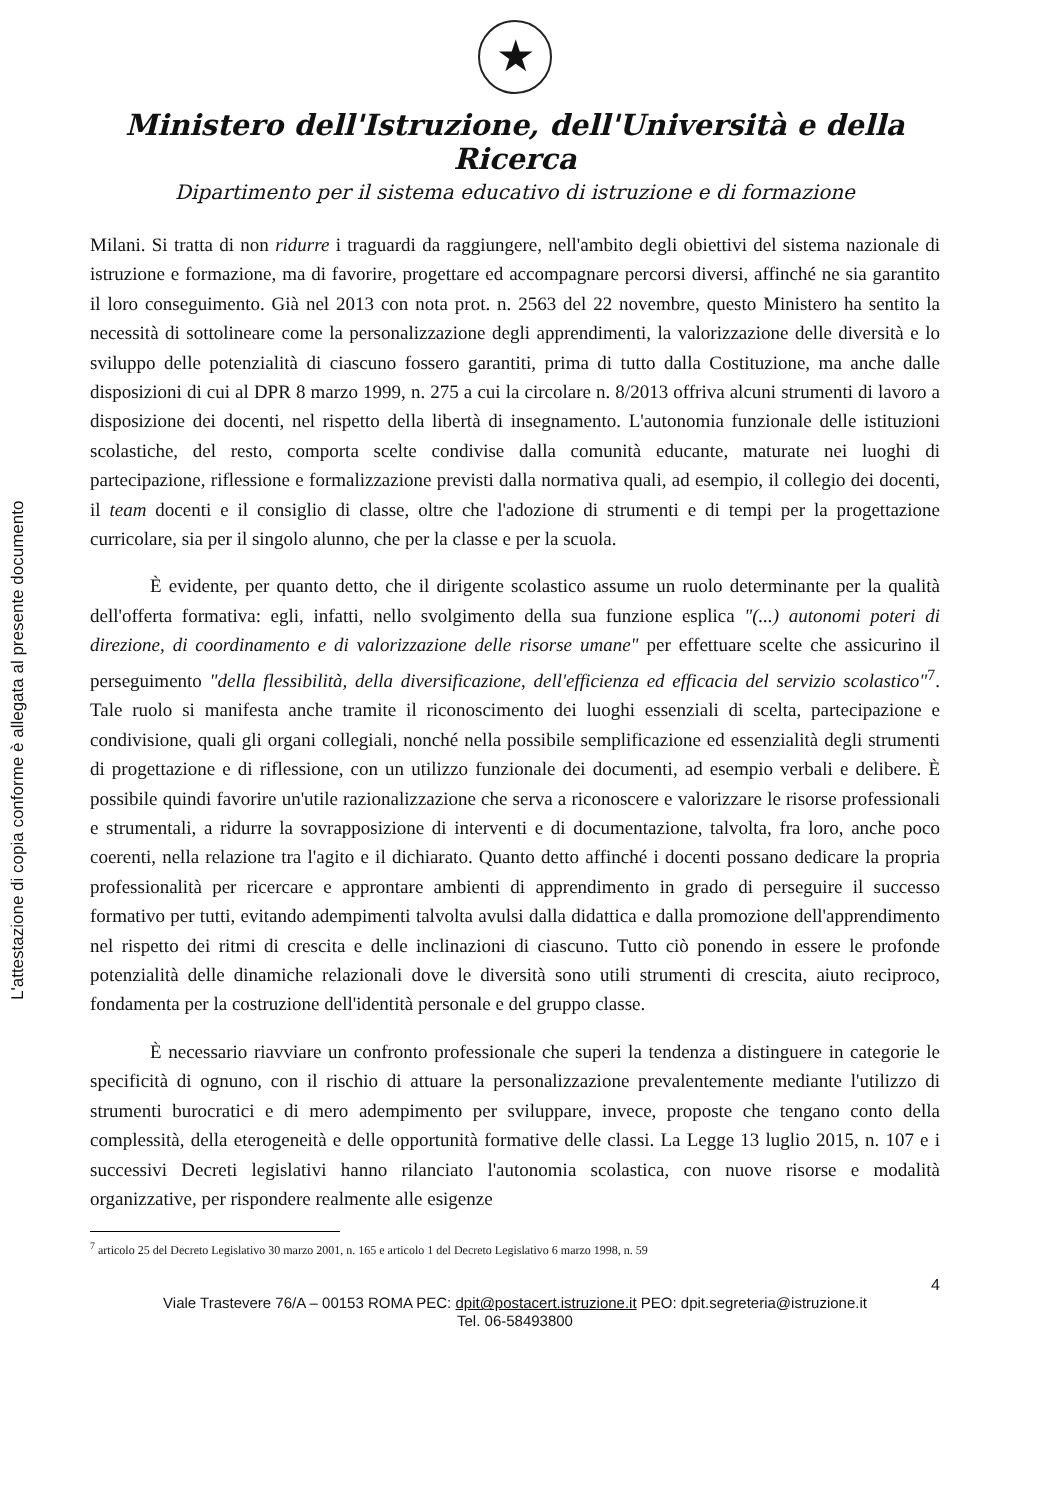L'attestazione di copia conforme è allegata al presente documento
★
Ministero dell'Istruzione, dell'Università e della Ricerca
Dipartimento per il sistema educativo di istruzione e di formazione
Milani. Si tratta di non ridurre i traguardi da raggiungere, nell'ambito degli obiettivi del sistema nazionale di istruzione e formazione, ma di favorire, progettare ed accompagnare percorsi diversi, affinché ne sia garantito il loro conseguimento. Già nel 2013 con nota prot. n. 2563 del 22 novembre, questo Ministero ha sentito la necessità di sottolineare come la personalizzazione degli apprendimenti, la valorizzazione delle diversità e lo sviluppo delle potenzialità di ciascuno fossero garantiti, prima di tutto dalla Costituzione, ma anche dalle disposizioni di cui al DPR 8 marzo 1999, n. 275 a cui la circolare n. 8/2013 offriva alcuni strumenti di lavoro a disposizione dei docenti, nel rispetto della libertà di insegnamento. L'autonomia funzionale delle istituzioni scolastiche, del resto, comporta scelte condivise dalla comunità educante, maturate nei luoghi di partecipazione, riflessione e formalizzazione previsti dalla normativa quali, ad esempio, il collegio dei docenti, il team docenti e il consiglio di classe, oltre che l'adozione di strumenti e di tempi per la progettazione curricolare, sia per il singolo alunno, che per la classe e per la scuola.
È evidente, per quanto detto, che il dirigente scolastico assume un ruolo determinante per la qualità dell'offerta formativa: egli, infatti, nello svolgimento della sua funzione esplica "(...) autonomi poteri di direzione, di coordinamento e di valorizzazione delle risorse umane" per effettuare scelte che assicurino il perseguimento "della flessibilità, della diversificazione, dell'efficienza ed efficacia del servizio scolastico"<sup>7</sup>. Tale ruolo si manifesta anche tramite il riconoscimento dei luoghi essenziali di scelta, partecipazione e condivisione, quali gli organi collegiali, nonché nella possibile semplificazione ed essenzialità degli strumenti di progettazione e di riflessione, con un utilizzo funzionale dei documenti, ad esempio verbali e delibere. È possibile quindi favorire un'utile razionalizzazione che serva a riconoscere e valorizzare le risorse professionali e strumentali, a ridurre la sovrapposizione di interventi e di documentazione, talvolta, fra loro, anche poco coerenti, nella relazione tra l'agito e il dichiarato. Quanto detto affinché i docenti possano dedicare la propria professionalità per ricercare e approntare ambienti di apprendimento in grado di perseguire il successo formativo per tutti, evitando adempimenti talvolta avulsi dalla didattica e dalla promozione dell'apprendimento nel rispetto dei ritmi di crescita e delle inclinazioni di ciascuno. Tutto ciò ponendo in essere le profonde potenzialità delle dinamiche relazionali dove le diversità sono utili strumenti di crescita, aiuto reciproco, fondamenta per la costruzione dell'identità personale e del gruppo classe.
È necessario riavviare un confronto professionale che superi la tendenza a distinguere in categorie le specificità di ognuno, con il rischio di attuare la personalizzazione prevalentemente mediante l'utilizzo di strumenti burocratici e di mero adempimento per sviluppare, invece, proposte che tengano conto della complessità, della eterogeneità e delle opportunità formative delle classi. La Legge 13 luglio 2015, n. 107 e i successivi Decreti legislativi hanno rilanciato l'autonomia scolastica, con nuove risorse e modalità organizzative, per rispondere realmente alle esigenze
<sup>7</sup> articolo 25 del Decreto Legislativo 30 marzo 2001, n. 165 e articolo 1 del Decreto Legislativo 6 marzo 1998, n. 59
4
Viale Trastevere 76/A – 00153 ROMA PEC: dpit@postacert.istruzione.it PEO: dpit.segreteria@istruzione.it
Tel. 06-58493800